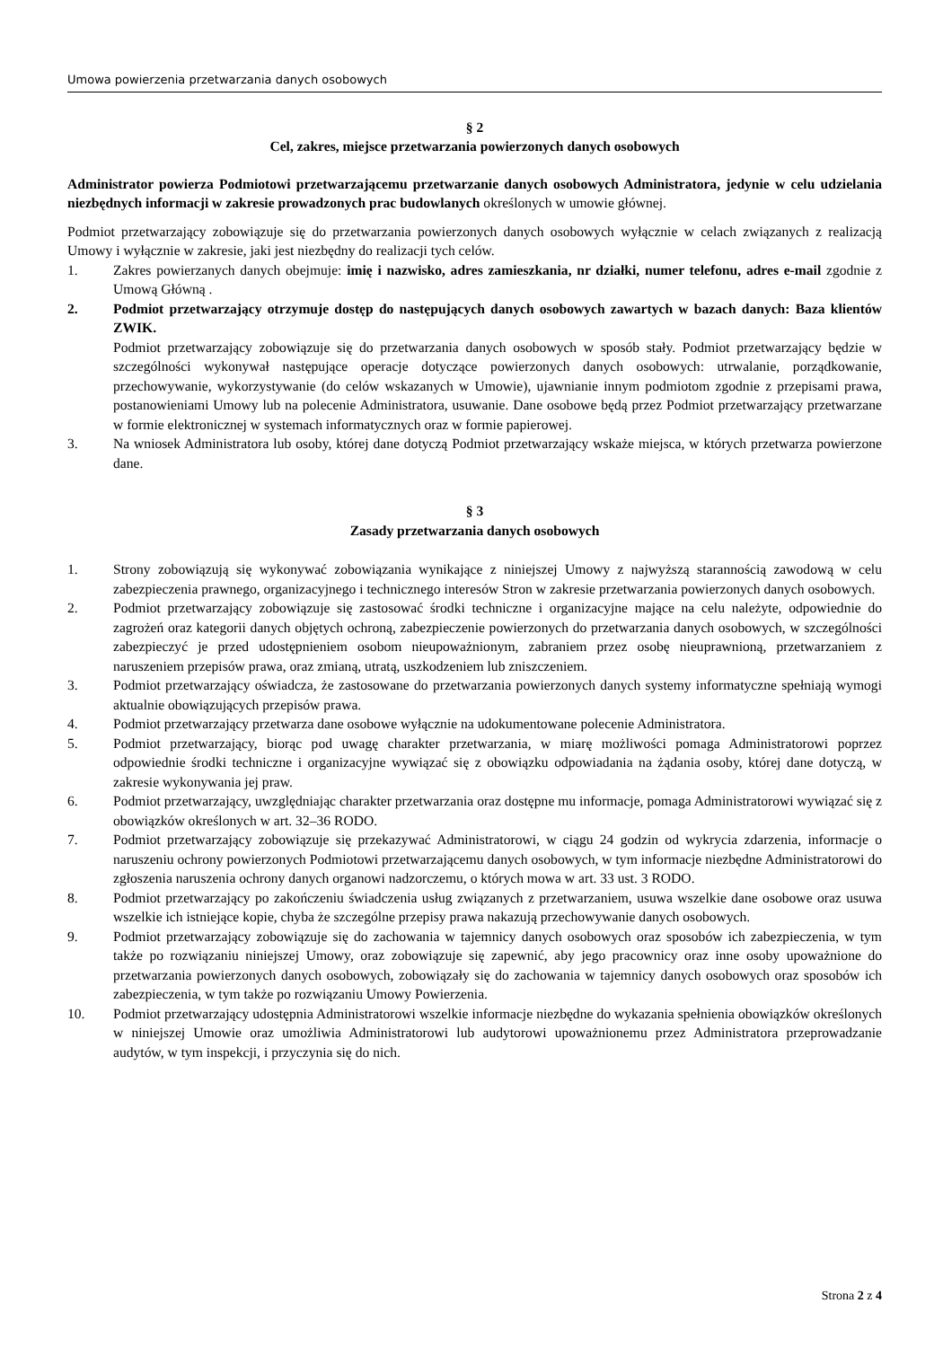Umowa powierzenia przetwarzania danych osobowych
§ 2
Cel, zakres, miejsce przetwarzania powierzonych danych osobowych
Administrator powierza Podmiotowi przetwarzającemu przetwarzanie danych osobowych Administratora, jedynie w celu udzielania niezbędnych informacji w zakresie prowadzonych prac budowlanych określonych w umowie głównej.
Podmiot przetwarzający zobowiązuje się do przetwarzania powierzonych danych osobowych wyłącznie w celach związanych z realizacją Umowy i wyłącznie w zakresie, jaki jest niezbędny do realizacji tych celów.
1. Zakres powierzanych danych obejmuje: imię i nazwisko, adres zamieszkania, nr działki, numer telefonu, adres e-mail zgodnie z Umową Główną .
2. Podmiot przetwarzający otrzymuje dostęp do następujących danych osobowych zawartych w bazach danych: Baza klientów ZWIK.
Podmiot przetwarzający zobowiązuje się do przetwarzania danych osobowych w sposób stały. Podmiot przetwarzający będzie w szczególności wykonywał następujące operacje dotyczące powierzonych danych osobowych: utrwalanie, porządkowanie, przechowywanie, wykorzystywanie (do celów wskazanych w Umowie), ujawnianie innym podmiotom zgodnie z przepisami prawa, postanowieniami Umowy lub na polecenie Administratora, usuwanie. Dane osobowe będą przez Podmiot przetwarzający przetwarzane w formie elektronicznej w systemach informatycznych oraz w formie papierowej.
3. Na wniosek Administratora lub osoby, której dane dotyczą Podmiot przetwarzający wskaże miejsca, w których przetwarza powierzone dane.
§ 3
Zasady przetwarzania danych osobowych
1. Strony zobowiązują się wykonywać zobowiązania wynikające z niniejszej Umowy z najwyższą starannością zawodową w celu zabezpieczenia prawnego, organizacyjnego i technicznego interesów Stron w zakresie przetwarzania powierzonych danych osobowych.
2. Podmiot przetwarzający zobowiązuje się zastosować środki techniczne i organizacyjne mające na celu należyte, odpowiednie do zagrożeń oraz kategorii danych objętych ochroną, zabezpieczenie powierzonych do przetwarzania danych osobowych, w szczególności zabezpieczyć je przed udostępnieniem osobom nieupoważnionym, zabraniem przez osobę nieuprawnioną, przetwarzaniem z naruszeniem przepisów prawa, oraz zmianą, utratą, uszkodzeniem lub zniszczeniem.
3. Podmiot przetwarzający oświadcza, że zastosowane do przetwarzania powierzonych danych systemy informatyczne spełniają wymogi aktualnie obowiązujących przepisów prawa.
4. Podmiot przetwarzający przetwarza dane osobowe wyłącznie na udokumentowane polecenie Administratora.
5. Podmiot przetwarzający, biorąc pod uwagę charakter przetwarzania, w miarę możliwości pomaga Administratorowi poprzez odpowiednie środki techniczne i organizacyjne wywiązać się z obowiązku odpowiadania na żądania osoby, której dane dotyczą, w zakresie wykonywania jej praw.
6. Podmiot przetwarzający, uwzględniając charakter przetwarzania oraz dostępne mu informacje, pomaga Administratorowi wywiązać się z obowiązków określonych w art. 32–36 RODO.
7. Podmiot przetwarzający zobowiązuje się przekazywać Administratorowi, w ciągu 24 godzin od wykrycia zdarzenia, informacje o naruszeniu ochrony powierzonych Podmiotowi przetwarzającemu danych osobowych, w tym informacje niezbędne Administratorowi do zgłoszenia naruszenia ochrony danych organowi nadzorczemu, o których mowa w art. 33 ust. 3 RODO.
8. Podmiot przetwarzający po zakończeniu świadczenia usług związanych z przetwarzaniem, usuwa wszelkie dane osobowe oraz usuwa wszelkie ich istniejące kopie, chyba że szczególne przepisy prawa nakazują przechowywanie danych osobowych.
9. Podmiot przetwarzający zobowiązuje się do zachowania w tajemnicy danych osobowych oraz sposobów ich zabezpieczenia, w tym także po rozwiązaniu niniejszej Umowy, oraz zobowiązuje się zapewnić, aby jego pracownicy oraz inne osoby upoważnione do przetwarzania powierzonych danych osobowych, zobowiązały się do zachowania w tajemnicy danych osobowych oraz sposobów ich zabezpieczenia, w tym także po rozwiązaniu Umowy Powierzenia.
10. Podmiot przetwarzający udostępnia Administratorowi wszelkie informacje niezbędne do wykazania spełnienia obowiązków określonych w niniejszej Umowie oraz umożliwia Administratorowi lub audytorowi upoważnionemu przez Administratora przeprowadzanie audytów, w tym inspekcji, i przyczynia się do nich.
Strona 2 z 4